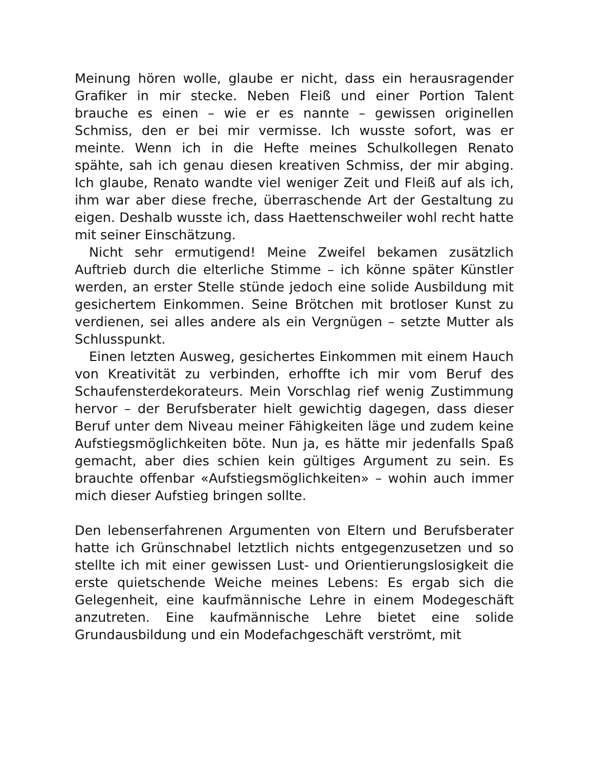Meinung hören wolle, glaube er nicht, dass ein herausragender Grafiker in mir stecke. Neben Fleiß und einer Portion Talent brauche es einen – wie er es nannte – gewissen originellen Schmiss, den er bei mir vermisse. Ich wusste sofort, was er meinte. Wenn ich in die Hefte meines Schulkollegen Renato spähte, sah ich genau diesen kreativen Schmiss, der mir abging. Ich glaube, Renato wandte viel weniger Zeit und Fleiß auf als ich, ihm war aber diese freche, überraschende Art der Gestaltung zu eigen. Deshalb wusste ich, dass Haettenschweiler wohl recht hatte mit seiner Einschätzung.
Nicht sehr ermutigend! Meine Zweifel bekamen zusätzlich Auftrieb durch die elterliche Stimme – ich könne später Künstler werden, an erster Stelle stünde jedoch eine solide Ausbildung mit gesichertem Einkommen. Seine Brötchen mit brotloser Kunst zu verdienen, sei alles andere als ein Vergnügen – setzte Mutter als Schlusspunkt.
Einen letzten Ausweg, gesichertes Einkommen mit einem Hauch von Kreativität zu verbinden, erhoffte ich mir vom Beruf des Schaufensterdekorateurs. Mein Vorschlag rief wenig Zustimmung hervor – der Berufsberater hielt gewichtig dagegen, dass dieser Beruf unter dem Niveau meiner Fähigkeiten läge und zudem keine Aufstiegsmöglichkeiten böte. Nun ja, es hätte mir jedenfalls Spaß gemacht, aber dies schien kein gültiges Argument zu sein. Es brauchte offenbar «Aufstiegsmöglichkeiten» – wohin auch immer mich dieser Aufstieg bringen sollte.
Den lebenserfahrenen Argumenten von Eltern und Berufsberater hatte ich Grünschnabel letztlich nichts entgegenzusetzen und so stellte ich mit einer gewissen Lust- und Orientierungslosigkeit die erste quietschende Weiche meines Lebens: Es ergab sich die Gelegenheit, eine kaufmännische Lehre in einem Modegeschäft anzutreten. Eine kaufmännische Lehre bietet eine solide Grundausbildung und ein Modefachgeschäft verströmt, mit